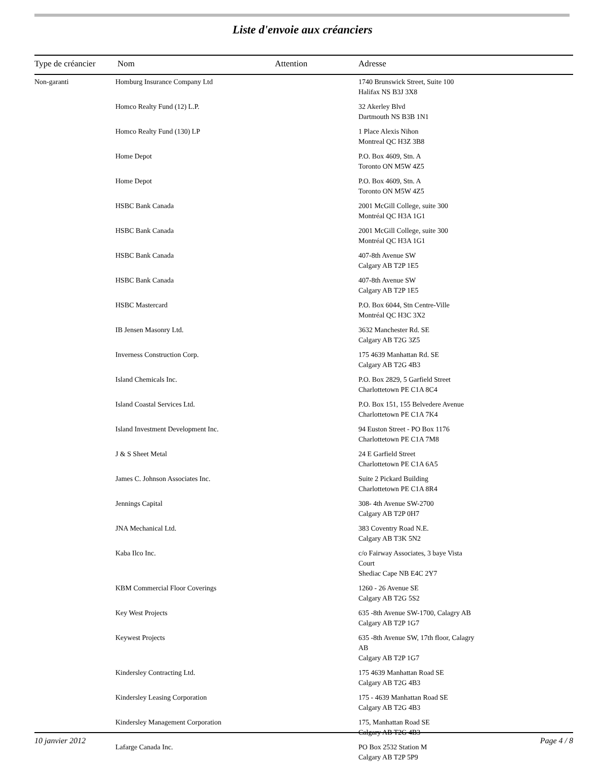Liste d'envoie aux créanciers
| Type de créancier | Nom | Attention | Adresse |
| --- | --- | --- | --- |
| Non-garanti | Homburg Insurance Company Ltd | | 1740 Brunswick Street, Suite 100 Halifax NS B3J 3X8 |
| | Homco Realty Fund (12) L.P. | | 32 Akerley Blvd Dartmouth NS B3B 1N1 |
| | Homco Realty Fund (130) LP | | 1 Place Alexis Nihon Montreal QC H3Z 3B8 |
| | Home Depot | | P.O. Box 4609, Stn. A Toronto ON M5W 4Z5 |
| | Home Depot | | P.O. Box 4609, Stn. A Toronto ON M5W 4Z5 |
| | HSBC Bank Canada | | 2001 McGill College, suite 300 Montréal QC H3A 1G1 |
| | HSBC Bank Canada | | 2001 McGill College, suite 300 Montréal QC H3A 1G1 |
| | HSBC Bank Canada | | 407-8th Avenue SW Calgary AB T2P 1E5 |
| | HSBC Bank Canada | | 407-8th Avenue SW Calgary AB T2P 1E5 |
| | HSBC Mastercard | | P.O. Box 6044, Stn Centre-Ville Montréal QC H3C 3X2 |
| | IB Jensen Masonry Ltd. | | 3632 Manchester Rd. SE Calgary AB T2G 3Z5 |
| | Inverness Construction Corp. | | 175 4639 Manhattan Rd. SE Calgary AB T2G 4B3 |
| | Island Chemicals Inc. | | P.O. Box 2829, 5 Garfield Street Charlottetown PE C1A 8C4 |
| | Island Coastal Services Ltd. | | P.O. Box 151, 155 Belvedere Avenue Charlottetown PE C1A 7K4 |
| | Island Investment Development Inc. | | 94 Euston Street - PO Box 1176 Charlottetown PE C1A 7M8 |
| | J & S Sheet Metal | | 24 E Garfield Street Charlottetown PE C1A 6A5 |
| | James C. Johnson Associates Inc. | | Suite 2 Pickard Building Charlottetown PE C1A 8R4 |
| | Jennings Capital | | 308- 4th Avenue SW-2700 Calgary AB T2P 0H7 |
| | JNA Mechanical Ltd. | | 383 Coventry Road N.E. Calgary AB T3K 5N2 |
| | Kaba Ilco Inc. | | c/o Fairway Associates, 3 baye Vista Court Shediac Cape NB E4C 2Y7 |
| | KBM Commercial Floor Coverings | | 1260 - 26 Avenue SE Calgary AB T2G 5S2 |
| | Key West Projects | | 635 -8th Avenue SW-1700, Calagry AB Calgary AB T2P 1G7 |
| | Keywest Projects | | 635 -8th Avenue SW, 17th floor, Calagry AB Calgary AB T2P 1G7 |
| | Kindersley Contracting Ltd. | | 175 4639 Manhattan Road SE Calgary AB T2G 4B3 |
| | Kindersley Leasing Corporation | | 175 - 4639 Manhattan Road SE Calgary AB T2G 4B3 |
| | Kindersley Management Corporation | | 175, Manhattan Road SE Calgary AB T2G 4B3 |
| | Lafarge Canada Inc. | | PO Box 2532 Station M Calgary AB T2P 5P9 |
10 janvier 2012 Page 4 / 8